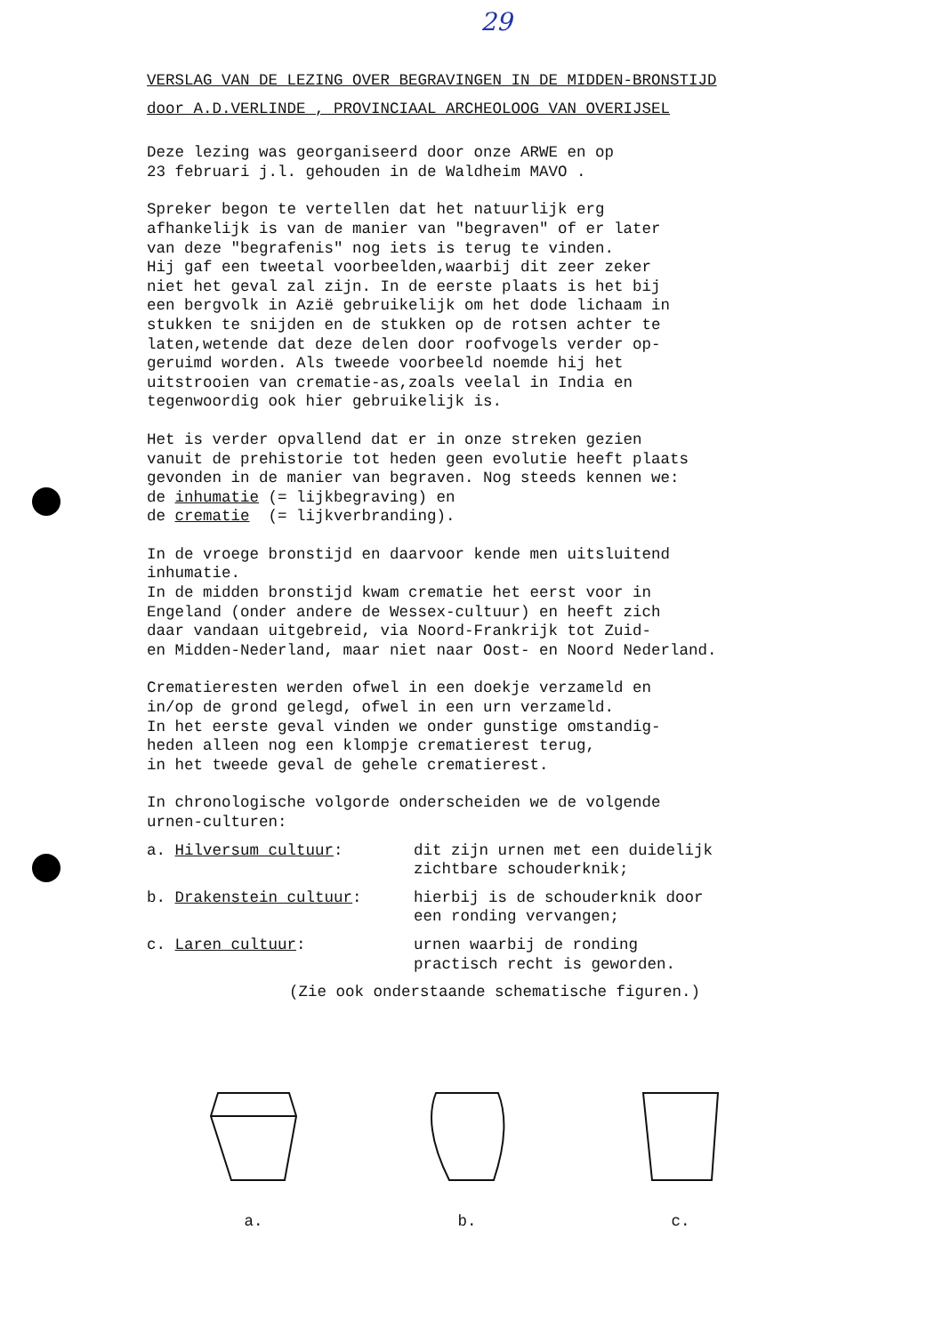29
VERSLAG VAN DE LEZING OVER BEGRAVINGEN IN DE MIDDEN-BRONSTIJD
door A.D.VERLINDE , PROVINCIAAL ARCHEOLOOG VAN OVERIJSEL
Deze lezing was georganiseerd door onze ARWE en op 23 februari j.l. gehouden in de Waldheim MAVO .
Spreker begon te vertellen dat het natuurlijk erg afhankelijk is van de manier van "begraven" of er later van deze "begrafenis" nog iets is terug te vinden. Hij gaf een tweetal voorbeelden,waarbij dit zeer zeker niet het geval zal zijn. In de eerste plaats is het bij een bergvolk in Azië gebruikelijk om het dode lichaam in stukken te snijden en de stukken op de rotsen achter te laten,wetende dat deze delen door roofvogels verder op- geruimd worden. Als tweede voorbeeld noemde hij het uitstrooien van crematie-as,zoals veelal in India en tegenwoordig ook hier gebruikelijk is.
Het is verder opvallend dat er in onze streken gezien vanuit de prehistorie tot heden geen evolutie heeft plaats gevonden in de manier van begraven. Nog steeds kennen we: de inhumatie (= lijkbegraving) en de crematie (= lijkverbranding).
In de vroege bronstijd en daarvoor kende men uitsluitend inhumatie. In de midden bronstijd kwam crematie het eerst voor in Engeland (onder andere de Wessex-cultuur) en heeft zich daar vandaan uitgebreid, via Noord-Frankrijk tot Zuid- en Midden-Nederland, maar niet naar Oost- en Noord Nederland.
Crematieresten werden ofwel in een doekje verzameld en in/op de grond gelegd, ofwel in een urn verzameld. In het eerste geval vinden we onder gunstige omstandig- heden alleen nog een klompje crematierest terug, in het tweede geval de gehele crematierest.
In chronologische volgorde onderscheiden we de volgende urnen-culturen:
a. Hilversum cultuur:
dit zijn urnen met een duidelijk
zichtbare schouderknik;
b. Drakenstein cultuur:
hierbij is de schouderknik door
een ronding vervangen;
c. Laren cultuur:
urnen waarbij de ronding
practisch recht is geworden.
(Zie ook onderstaande schematische figuren.)
a. b. c.